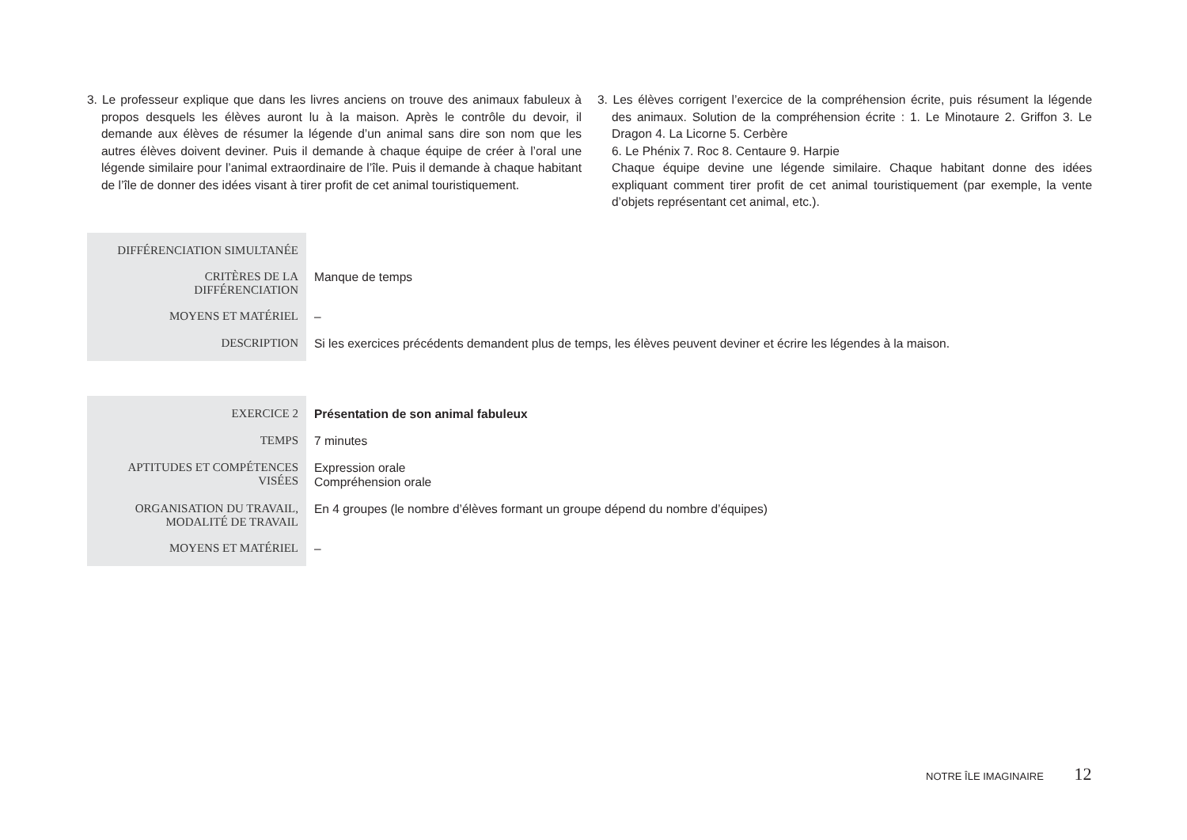3. Le professeur explique que dans les livres anciens on trouve des animaux fabuleux à propos desquels les élèves auront lu à la maison. Après le contrôle du devoir, il demande aux élèves de résumer la légende d’un animal sans dire son nom que les autres élèves doivent deviner. Puis il demande à chaque équipe de créer à l’oral une légende similaire pour l’animal extraordinaire de l’île. Puis il demande à chaque habitant de l’île de donner des idées visant à tirer profit de cet animal touristiquement.
3. Les élèves corrigent l’exercice de la compréhension écrite, puis résument la légende des animaux. Solution de la compréhension écrite : 1. Le Minotaure 2. Griffon 3. Le Dragon 4. La Licorne 5. Cerbère
6. Le Phénix 7. Roc 8. Centaure 9. Harpie
Chaque équipe devine une légende similaire. Chaque habitant donne des idées expliquant comment tirer profit de cet animal touristiquement (par exemple, la vente d’objets représentant cet animal, etc.).
| DIFFÉRENCIATION SIMULTANÉE | |
| CRITÈRES DE LA DIFFÉRENCIATION | Manque de temps |
| MOYENS ET MATÉRIEL | – |
| DESCRIPTION | Si les exercices précédents demandent plus de temps, les élèves peuvent deviner et écrire les légendes à la maison. |
| EXERCICE 2 | Présentation de son animal fabuleux |
| TEMPS | 7 minutes |
| APTITUDES ET COMPÉTENCES VISÉES | Expression orale Compréhension orale |
| ORGANISATION DU TRAVAIL, MODALITÉ DE TRAVAIL | En 4 groupes (le nombre d’élèves formant un groupe dépend du nombre d’équipes) |
| MOYENS ET MATÉRIEL | – |
NOTRE ÎLE IMAGINAIRE 12